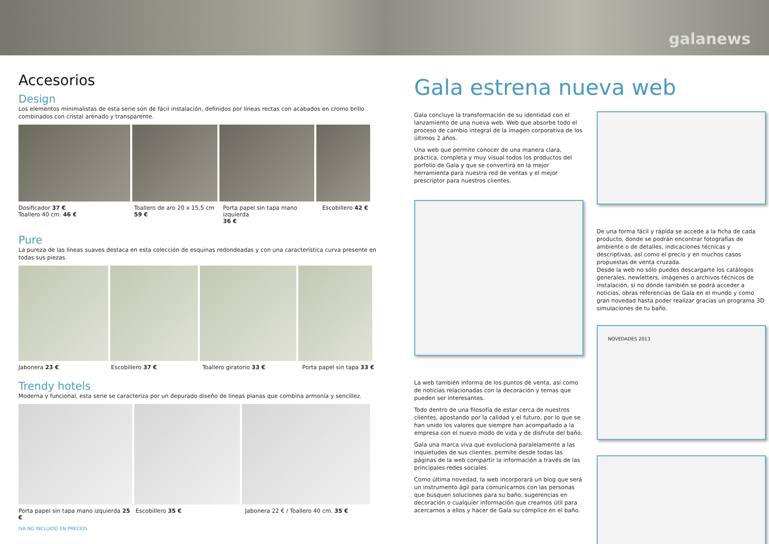galanews
Accesorios
Design
Los elementos minimalistas de esta serie son de fácil instalación, definidos por líneas rectas con acabados en cromo brillo combinados con cristal arenado y transparente.
Dosificador 37 €
Toallero 40 cm. 46 €
Toallero de aro 20 x 15,5 cm
59 €
Porta papel sin tapa mano izquierda
36 €
Escobillero 42 €
Pure
La pureza de las líneas suaves destaca en esta colección de esquinas redondeadas y con una característica curva presente en todas sus piezas.
Jabonera 23 € Escobillero 37 € Toallero giratorio 33 € Porta papel sin tapa 33 €
Trendy hotels
Moderna y funcional, esta serie se caracteriza por un depurado diseño de líneas planas que combina armonía y sencillez.
Porta papel sin tapa mano izquierda 25 €
Escobillero 35 €
Jabonera 22 € / Toallero 40 cm. 35 €
IVA NO INCLUIDO EN PRECIOS
Gala estrena nueva web
Gala concluye la transformación de su identidad con el lanzamiento de una nueva web. Web que absorbe todo el proceso de cambio integral de la imagen corporativa de los últimos 2 años.
Una web que permite conocer de una manera clara, práctica, completa y muy visual todos los productos del porfolio de Gala y que se convertirá en la mejor herramienta para nuestra red de ventas y el mejor prescriptor para nuestros clientes.
La web también informa de los puntos de venta, así como de noticias relacionadas con la decoración y temas que pueden ser interesantes.
Todo dentro de una filosofía de estar cerca de nuestros clientes, apostando por la calidad y el futuro, por lo que se han unido los valores que siempre han acompañado a la empresa con el nuevo modo de vida y de disfrute del baño.
Gala una marca viva que evoluciona paralelamente a las inquietudes de sus clientes, permite desde todas las páginas de la web compartir la información a través de las principales redes sociales.
Como última novedad, la web incorporará un blog que será un instrumento ágil para comunicarnos con las personas que busquen soluciones para su baño, sugerencias en decoración o cualquier información que creamos útil para acercarnos a ellos y hacer de Gala su cómplice en el baño.
De una forma fácil y rápida se accede a la ficha de cada producto, donde se podrán encontrar fotografías de ambiente o de detalles, indicaciones técnicas y descriptivas, así como el precio y en muchos casos propuestas de venta cruzada.
Desde la web no sólo puedes descargarte los catálogos generales, newletters, imágenes o archivos técnicos de instalación, si no dónde también se podrá acceder a noticias, obras referencias de Gala en el mundo y como gran novedad hasta poder realizar gracias un programa 3D simulaciones de tu baño.
NOVEDADES 2013